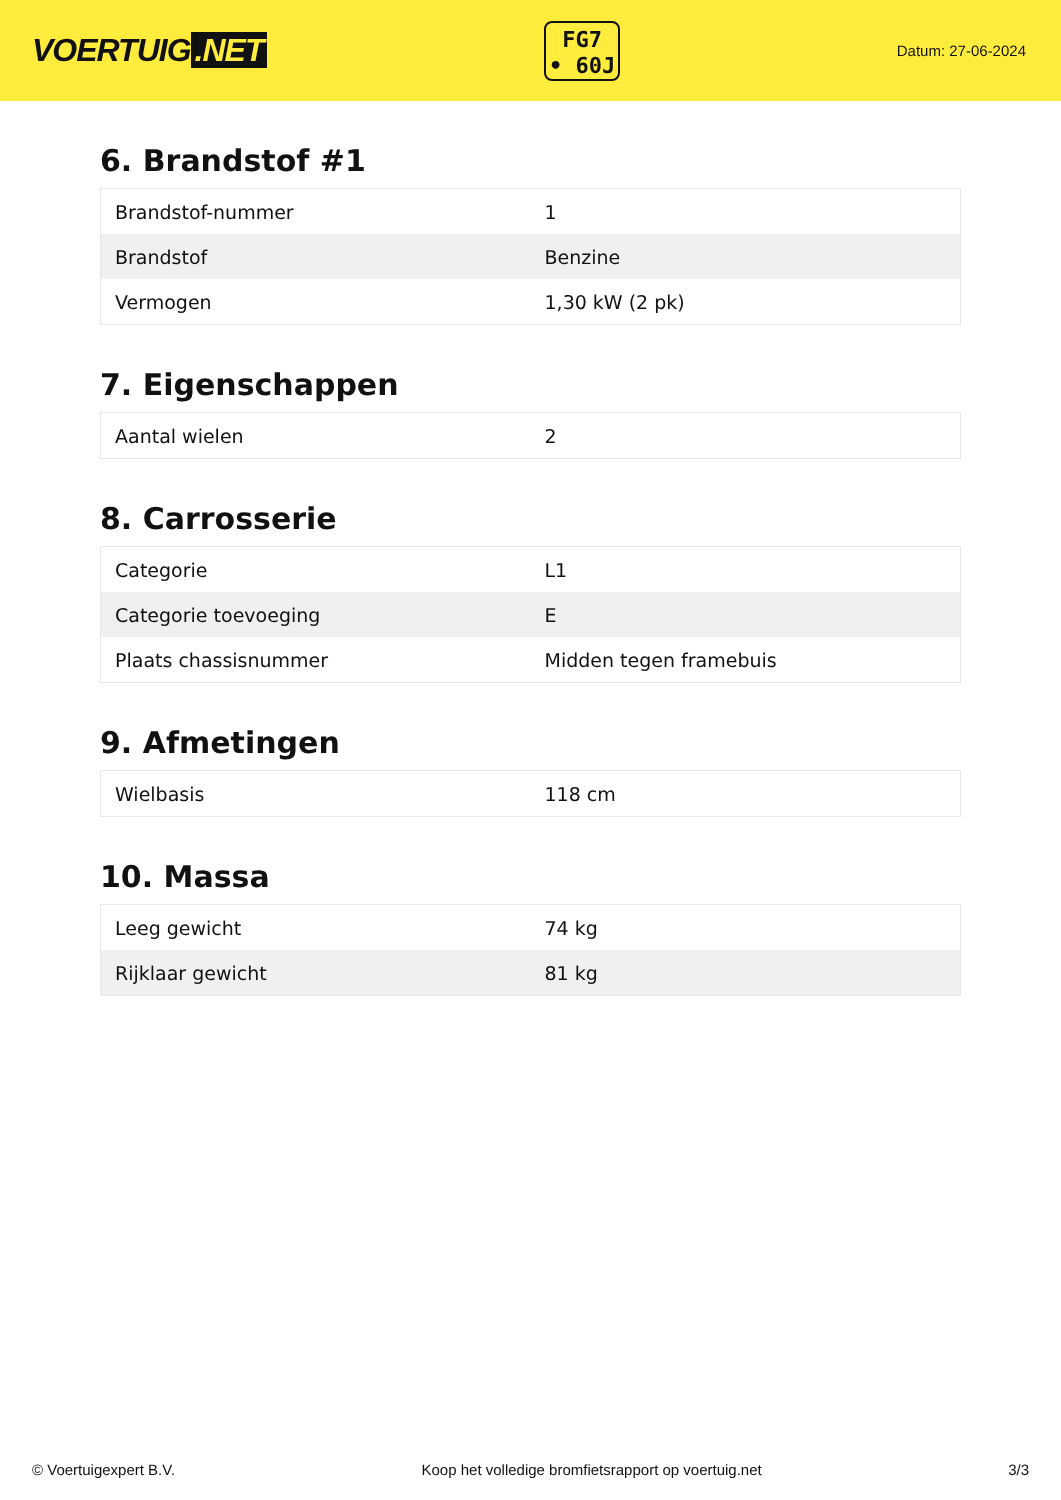VOERTUIG.NET
FG7
• 60J
Datum: 27-06-2024
6. Brandstof #1
| Brandstof-nummer | 1 |
| Brandstof | Benzine |
| Vermogen | 1,30 kW (2 pk) |
7. Eigenschappen
| Aantal wielen | 2 |
8. Carrosserie
| Categorie | L1 |
| Categorie toevoeging | E |
| Plaats chassisnummer | Midden tegen framebuis |
9. Afmetingen
| Wielbasis | 118 cm |
10. Massa
| Leeg gewicht | 74 kg |
| Rijklaar gewicht | 81 kg |
© Voertuigexpert B.V. Koop het volledige bromfietsrapport op voertuig.net 3/3